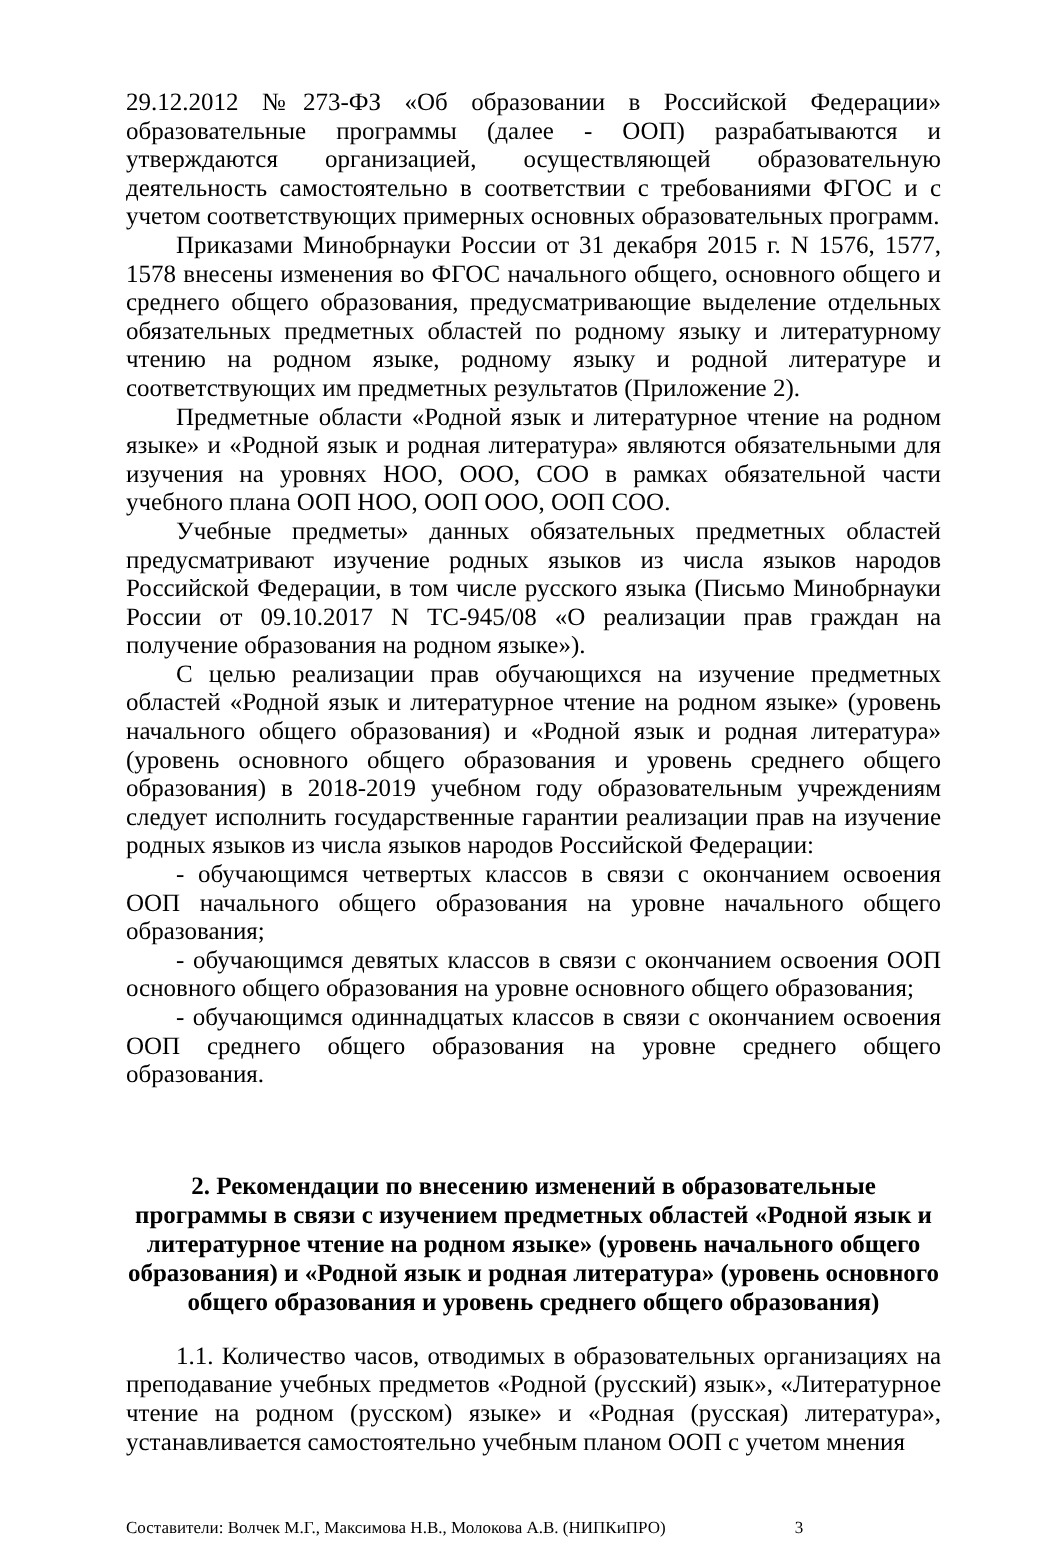29.12.2012 №273-ФЗ «Об образовании в Российской Федерации» образовательные программы (далее - ООП) разрабатываются и утверждаются организацией, осуществляющей образовательную деятельность самостоятельно в соответствии с требованиями ФГОС и с учетом соответствующих примерных основных образовательных программ.
Приказами Минобрнауки России от 31 декабря 2015 г. N 1576, 1577, 1578 внесены изменения во ФГОС начального общего, основного общего и среднего общего образования, предусматривающие выделение отдельных обязательных предметных областей по родному языку и литературному чтению на родном языке, родному языку и родной литературе и соответствующих им предметных результатов (Приложение 2).
Предметные области «Родной язык и литературное чтение на родном языке» и «Родной язык и родная литература» являются обязательными для изучения на уровнях НОО, ООО, СОО в рамках обязательной части учебного плана ООП НОО, ООП ООО, ООП СОО.
Учебные предметы» данных обязательных предметных областей предусматривают изучение родных языков из числа языков народов Российской Федерации, в том числе русского языка (Письмо Минобрнауки России от 09.10.2017 N ТС-945/08 «О реализации прав граждан на получение образования на родном языке»).
С целью реализации прав обучающихся на изучение предметных областей «Родной язык и литературное чтение на родном языке» (уровень начального общего образования) и «Родной язык и родная литература» (уровень основного общего образования и уровень среднего общего образования) в 2018-2019 учебном году образовательным учреждениям следует исполнить государственные гарантии реализации прав на изучение родных языков из числа языков народов Российской Федерации:
- обучающимся четвертых классов в связи с окончанием освоения ООП начального общего образования на уровне начального общего образования;
- обучающимся девятых классов в связи с окончанием освоения ООП основного общего образования на уровне основного общего образования;
- обучающимся одиннадцатых классов в связи с окончанием освоения ООП среднего общего образования на уровне среднего общего образования.
2. Рекомендации по внесению изменений в образовательные программы в связи с изучением предметных областей «Родной язык и литературное чтение на родном языке» (уровень начального общего образования) и «Родной язык и родная литература» (уровень основного общего образования и уровень среднего общего образования)
1.1. Количество часов, отводимых в образовательных организациях на преподавание учебных предметов «Родной (русский) язык», «Литературное чтение на родном (русском) языке» и «Родная (русская) литература», устанавливается самостоятельно учебным планом ООП с учетом мнения
Составители: Волчек М.Г., Максимова Н.В., Молокова А.В. (НИПКиПРО) 3